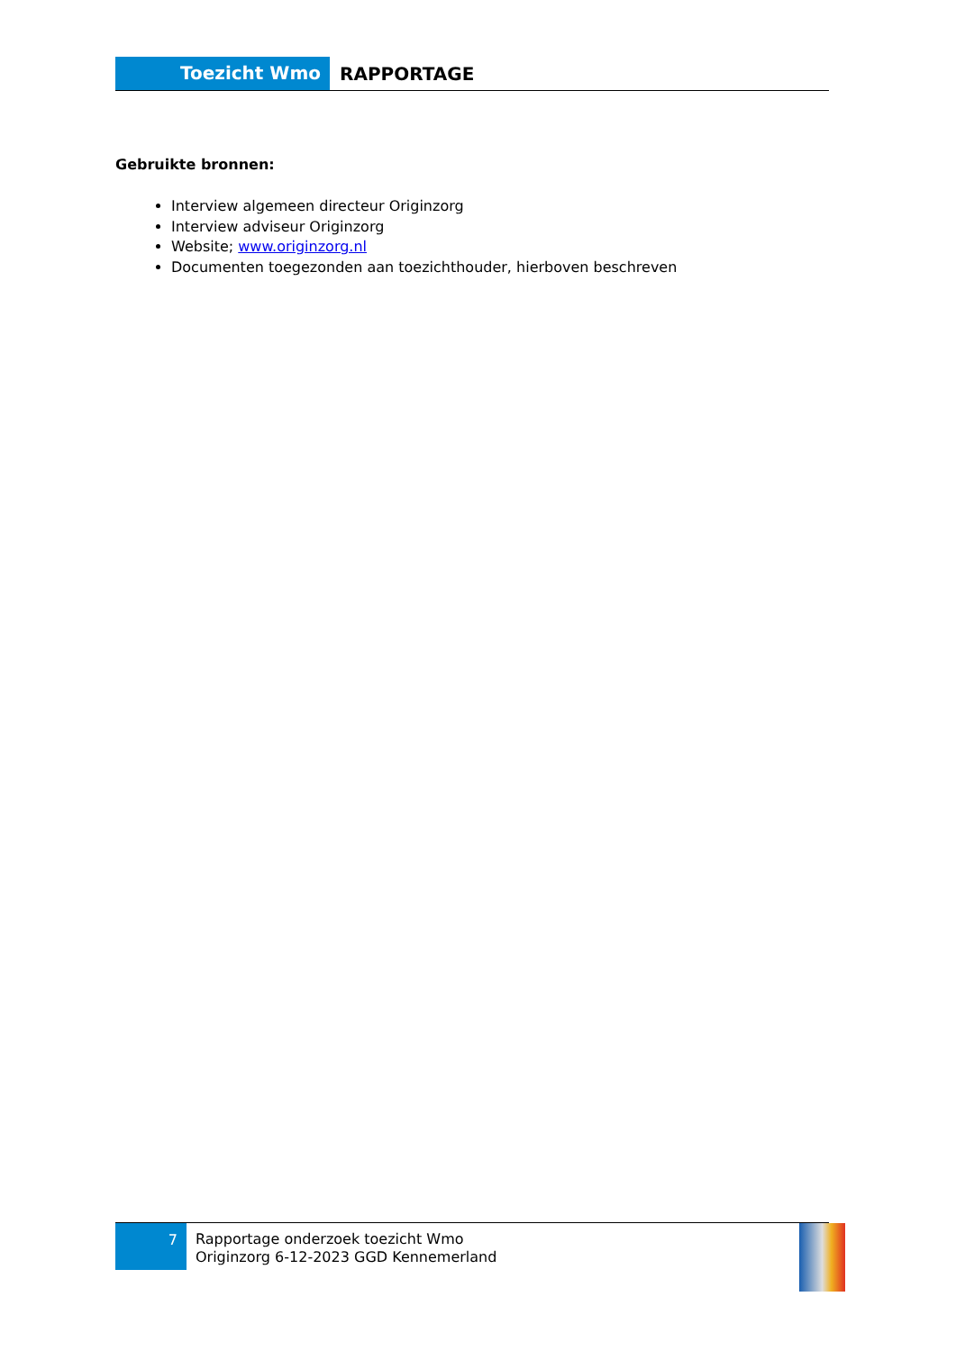Toezicht Wmo
RAPPORTAGE
Gebruikte bronnen:
Interview algemeen directeur Originzorg
Interview adviseur Originzorg
Website; www.originzorg.nl
Documenten toegezonden aan toezichthouder, hierboven beschreven
7
Rapportage onderzoek toezicht Wmo
Originzorg 6-12-2023 GGD Kennemerland